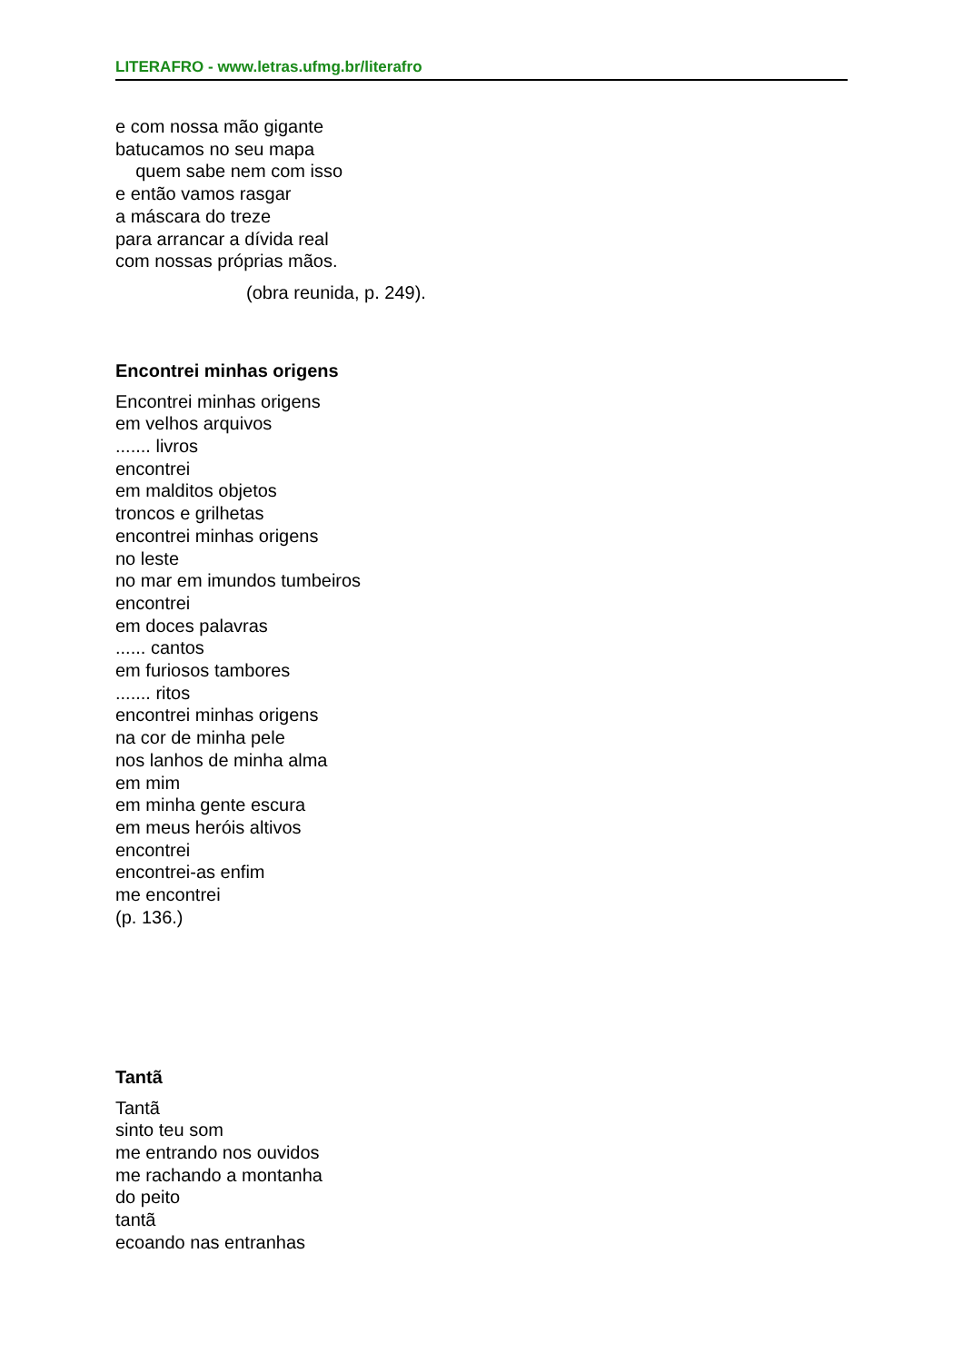LITERAFRO - www.letras.ufmg.br/literafro
e com nossa mão gigante
batucamos no seu mapa
quem sabe nem com isso
e então vamos rasgar
a máscara do treze
para arrancar a dívida real
com nossas próprias mãos.
(obra reunida, p. 249).
Encontrei minhas origens
Encontrei minhas origens
em velhos arquivos
....... livros
encontrei
em malditos objetos
troncos e grilhetas
encontrei minhas origens
no leste
no mar em imundos tumbeiros
encontrei
em doces palavras
...... cantos
em furiosos tambores
....... ritos
encontrei minhas origens
na cor de minha pele
nos lanhos de minha alma
em mim
em minha gente escura
em meus heróis altivos
encontrei
encontrei-as enfim
me encontrei
(p. 136.)
Tantã
Tantã
sinto teu som
me entrando nos ouvidos
me rachando a montanha
do peito
tantã
ecoando nas entranhas